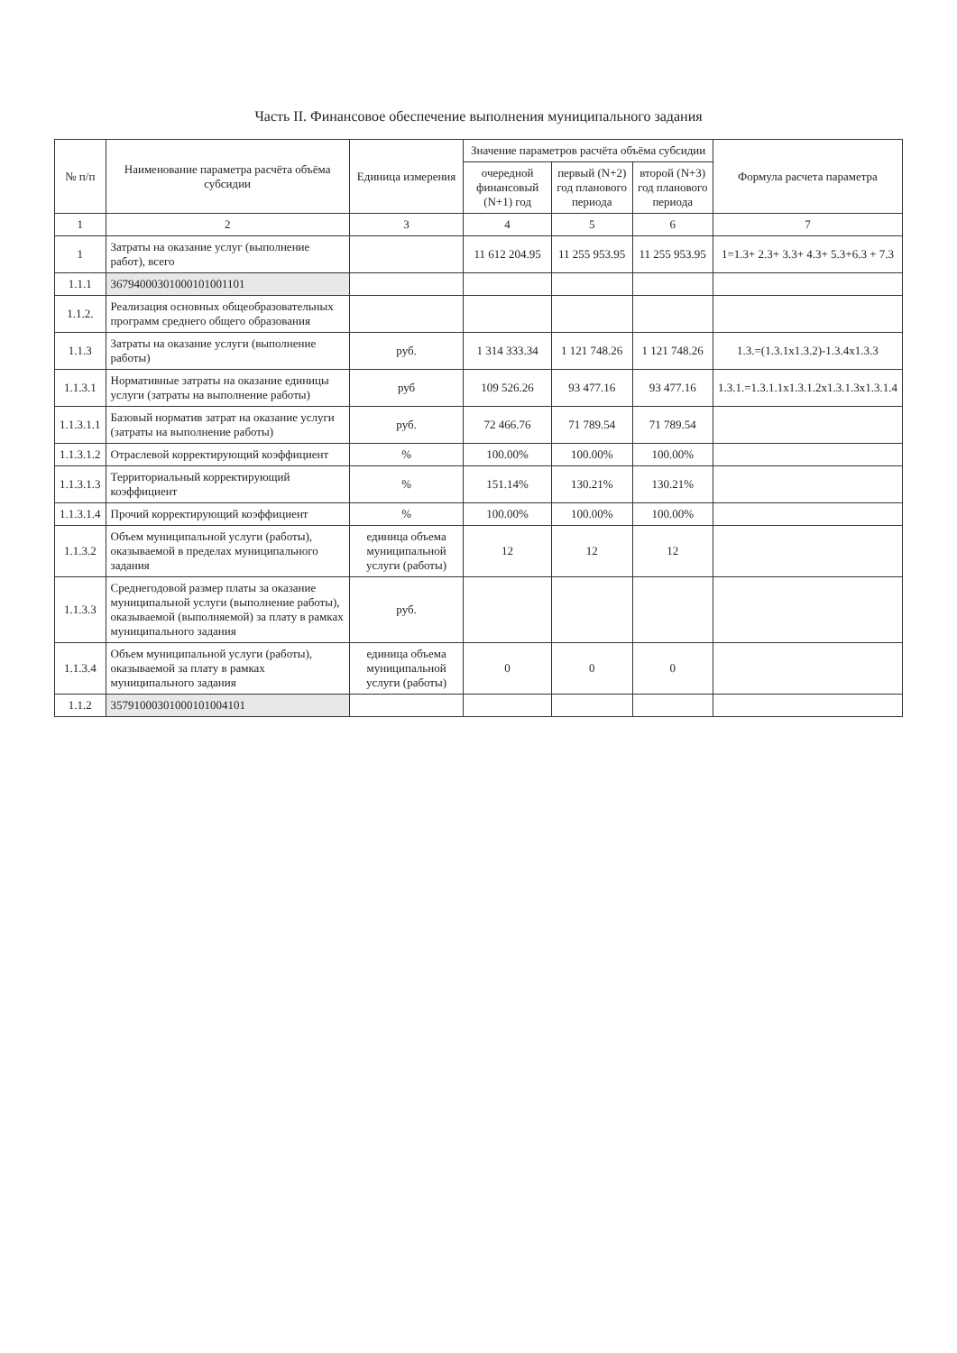Часть II. Финансовое обеспечение выполнения муниципального задания
| № п/п | Наименование параметра расчёта объёма субсидии | Единица измерения | Значение параметров расчёта объёма субсидии | | | Формула расчета параметра |
| --- | --- | --- | --- | --- | --- | --- |
| | | | очередной финансовый (N+1) год | первый (N+2) год планового периода | второй (N+3) год планового периода | |
| 1 | 2 | 3 | 4 | 5 | 6 | 7 |
| 1 | Затраты на оказание услуг (выполнение работ), всего | | 11 612 204.95 | 11 255 953.95 | 11 255 953.95 | 1=1.3+ 2.3+ 3.3+ 4.3+ 5.3+6.3 + 7.3 |
| 1.1.1 | 36794000301000101001101 | | | | | |
| 1.1.2. | Реализация основных общеобразовательных программ среднего общего образования | | | | | |
| 1.1.3 | Затраты на оказание услуги (выполнение работы) | руб. | 1 314 333.34 | 1 121 748.26 | 1 121 748.26 | 1.3.=(1.3.1x1.3.2)-1.3.4x1.3.3 |
| 1.1.3.1 | Нормативные затраты на оказание единицы услуги (затраты на выполнение работы) | руб | 109 526.26 | 93 477.16 | 93 477.16 | 1.3.1.=1.3.1.1x1.3.1.2x1.3.1.3x1.3.1.4 |
| 1.1.3.1.1 | Базовый норматив затрат на оказание услуги (затраты на выполнение работы) | руб. | 72 466.76 | 71 789.54 | 71 789.54 | |
| 1.1.3.1.2 | Отраслевой корректирующий коэффициент | % | 100.00% | 100.00% | 100.00% | |
| 1.1.3.1.3 | Территориальный корректирующий коэффициент | % | 151.14% | 130.21% | 130.21% | |
| 1.1.3.1.4 | Прочий корректирующий коэффициент | % | 100.00% | 100.00% | 100.00% | |
| 1.1.3.2 | Объем муниципальной услуги (работы), оказываемой в пределах муниципального задания | единица объема муниципальной услуги (работы) | 12 | 12 | 12 | |
| 1.1.3.3 | Среднегодовой размер платы за оказание муниципальной услуги (выполнение работы), оказываемой (выполняемой) за плату в рамках муниципального задания | руб. | | | | |
| 1.1.3.4 | Объем муниципальной услуги (работы), оказываемой за плату в рамках муниципального задания | единица объема муниципальной услуги (работы) | 0 | 0 | 0 | |
| 1.1.2 | 35791000301000101004101 | | | | | |